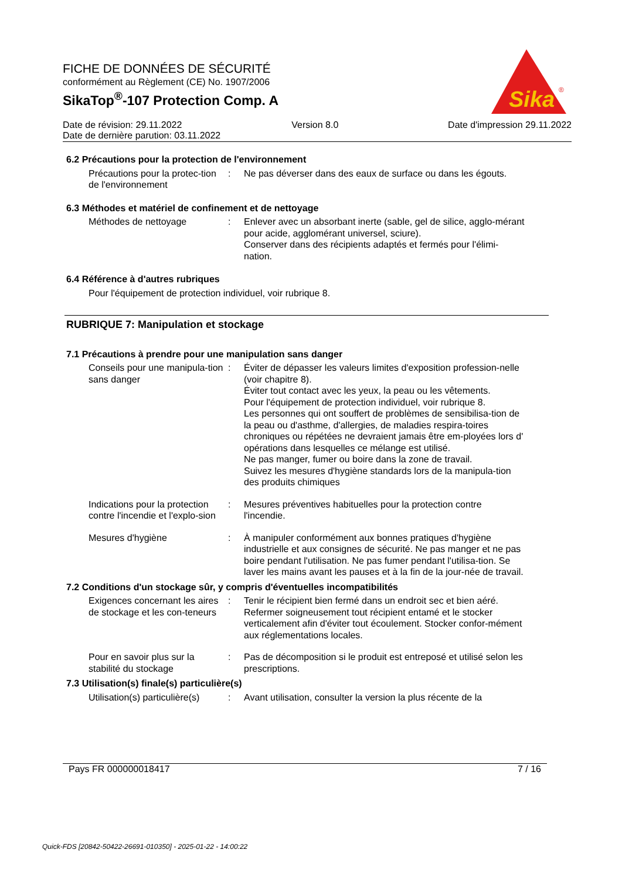FICHE DE DONNÉES DE SÉCURITÉ
conformément au Règlement (CE) No. 1907/2006
SikaTop<sup>®</sup>-107 Protection Comp. A
Sika
®
Date de révision: 29.11.2022 Version 8.0 Date d'impression 29.11.2022
Date de dernière parution: 03.11.2022
6.2 Précautions pour la protection de l'environnement
Précautions pour la protec-tion de l'environnement
: Ne pas déverser dans des eaux de surface ou dans les égouts.
6.3 Méthodes et matériel de confinement et de nettoyage
Méthodes de nettoyage : Enlever avec un absorbant inerte (sable, gel de silice, agglo-mérant pour acide, agglomérant universel, sciure).
Conserver dans des récipients adaptés et fermés pour l'élimi-nation.
6.4 Référence à d'autres rubriques
Pour l'équipement de protection individuel, voir rubrique 8.
RUBRIQUE 7: Manipulation et stockage
7.1 Précautions à prendre pour une manipulation sans danger
Conseils pour une manipula-tion sans danger
: Éviter de dépasser les valeurs limites d'exposition profession-nelle (voir chapitre 8).
Éviter tout contact avec les yeux, la peau ou les vêtements.
Pour l'équipement de protection individuel, voir rubrique 8.
Les personnes qui ont souffert de problèmes de sensibilisa-tion de la peau ou d'asthme, d'allergies, de maladies respira-toires chroniques ou répétées ne devraient jamais être em-ployées lors d' opérations dans lesquelles ce mélange est utilisé.
Ne pas manger, fumer ou boire dans la zone de travail.
Suivez les mesures d'hygiène standards lors de la manipula-tion des produits chimiques
Indications pour la protection contre l'incendie et l'explo-sion
: Mesures préventives habituelles pour la protection contre l'incendie.
Mesures d'hygiène : À manipuler conformément aux bonnes pratiques d'hygiène industrielle et aux consignes de sécurité. Ne pas manger et ne pas boire pendant l'utilisation. Ne pas fumer pendant l'utilisa-tion. Se laver les mains avant les pauses et à la fin de la jour-née de travail.
7.2 Conditions d'un stockage sûr, y compris d'éventuelles incompatibilités
Exigences concernant les aires de stockage et les con-teneurs
: Tenir le récipient bien fermé dans un endroit sec et bien aéré. Refermer soigneusement tout récipient entamé et le stocker verticalement afin d'éviter tout écoulement. Stocker confor-mément aux réglementations locales.
Pour en savoir plus sur la stabilité du stockage
: Pas de décomposition si le produit est entreposé et utilisé selon les prescriptions.
7.3 Utilisation(s) finale(s) particulière(s)
Utilisation(s) particulière(s)
: Avant utilisation, consulter la version la plus récente de la
Pays FR 000000018417 7 / 16
Quick-FDS [20842-50422-26691-010350] - 2025-01-22 - 14:00:22